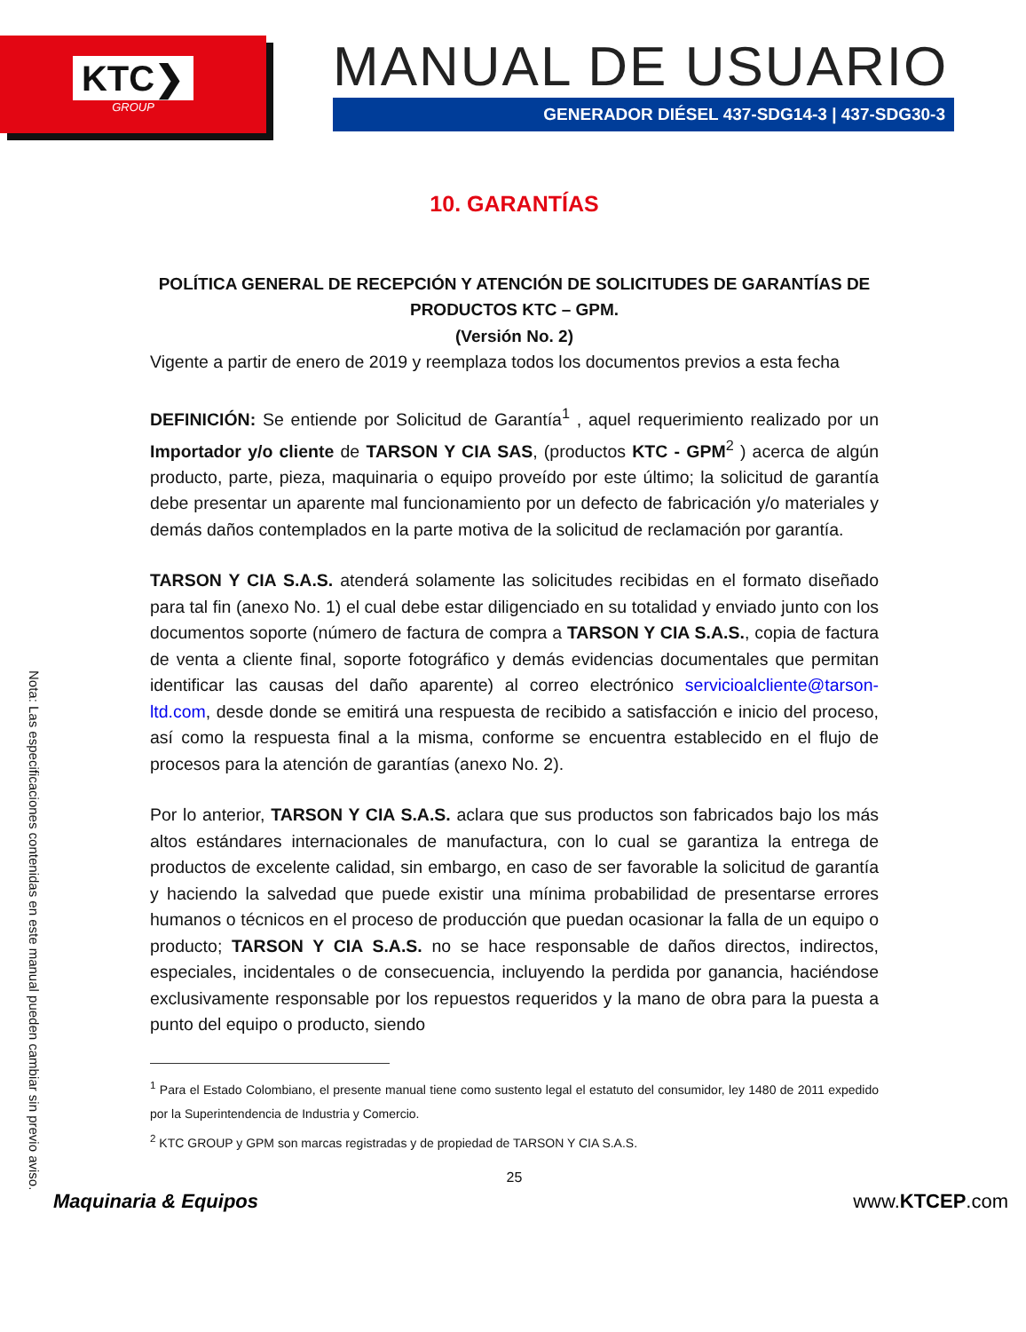KTC❯
GROUP
MANUAL DE USUARIO
GENERADOR DIÉSEL 437-SDG14-3 | 437-SDG30-3
Nota: Las especificaciones contenidas en este manual pueden cambiar sin previo aviso.
10. GARANTÍAS
POLÍTICA GENERAL DE RECEPCIÓN Y ATENCIÓN DE SOLICITUDES DE GARANTÍAS DE PRODUCTOS KTC – GPM.
(Versión No. 2)
Vigente a partir de enero de 2019 y reemplaza todos los documentos previos a esta fecha
DEFINICIÓN: Se entiende por Solicitud de Garantía<sup>1</sup> , aquel requerimiento realizado por un Importador y/o cliente de TARSON Y CIA SAS, (productos KTC - GPM<sup>2</sup> ) acerca de algún producto, parte, pieza, maquinaria o equipo proveído por este último; la solicitud de garantía debe presentar un aparente mal funcionamiento por un defecto de fabricación y/o materiales y demás daños contemplados en la parte motiva de la solicitud de reclamación por garantía.
TARSON Y CIA S.A.S. atenderá solamente las solicitudes recibidas en el formato diseñado para tal fin (anexo No. 1) el cual debe estar diligenciado en su totalidad y enviado junto con los documentos soporte (número de factura de compra a TARSON Y CIA S.A.S., copia de factura de venta a cliente final, soporte fotográfico y demás evidencias documentales que permitan identificar las causas del daño aparente) al correo electrónico servicioalcliente@tarson-ltd.com, desde donde se emitirá una respuesta de recibido a satisfacción e inicio del proceso, así como la respuesta final a la misma, conforme se encuentra establecido en el flujo de procesos para la atención de garantías (anexo No. 2).
Por lo anterior, TARSON Y CIA S.A.S. aclara que sus productos son fabricados bajo los más altos estándares internacionales de manufactura, con lo cual se garantiza la entrega de productos de excelente calidad, sin embargo, en caso de ser favorable la solicitud de garantía y haciendo la salvedad que puede existir una mínima probabilidad de presentarse errores humanos o técnicos en el proceso de producción que puedan ocasionar la falla de un equipo o producto; TARSON Y CIA S.A.S. no se hace responsable de daños directos, indirectos, especiales, incidentales o de consecuencia, incluyendo la perdida por ganancia, haciéndose exclusivamente responsable por los repuestos requeridos y la mano de obra para la puesta a punto del equipo o producto, siendo
<sup>1</sup> Para el Estado Colombiano, el presente manual tiene como sustento legal el estatuto del consumidor, ley 1480 de 2011 expedido por la Superintendencia de Industria y Comercio.
<sup>2</sup> KTC GROUP y GPM son marcas registradas y de propiedad de TARSON Y CIA S.A.S.
25
Maquinaria & Equipos www.KTCEP.com